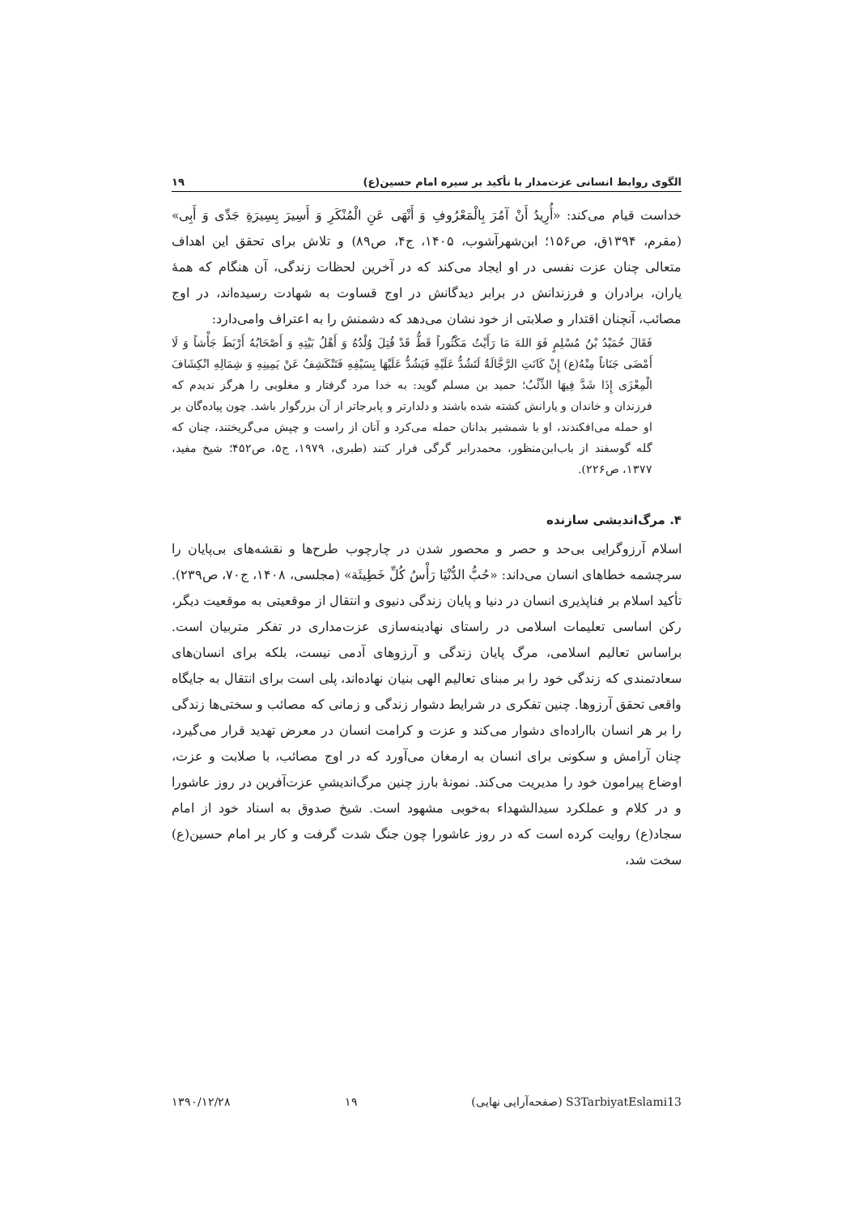الگوی روابط انسانی عزت‌مدار با تأکید بر سیره امام حسین(ع) ۱۹
خداست قیام می‌کند: «أُرِیدُ أَنْ آمُرَ بِالْمَعْرُوفِ وَ أَنْهَی عَنِ الْمُنْکَرِ وَ أَسِیرَ بِسِیرَةِ جَدِّی وَ أَبِی» (مقرم، ۱۳۹۴ق، ص۱۵۶؛ ابن‌شهرآشوب، ۱۴۰۵، ج۴، ص۸۹) و تلاش برای تحقق این اهداف متعالی چنان عزت نفسی در او ایجاد می‌کند که در آخرین لحظات زندگی، آن هنگام که همهٔ یاران، برادران و فرزندانش در برابر دیدگانش در اوج قساوت به شهادت رسیده‌اند، در اوج مصائب، آنچنان اقتدار و صلابتی از خود نشان می‌دهد که دشمنش را به اعتراف وامی‌دارد:
فَقَالَ حُمَیْدُ بْنُ مُسْلِمٍ فَوَ اللهَ مَا رَأَیْتُ مَکْثُوراً قَطُّ قَدْ قُتِلَ وُلْدُهُ وَ أَهْلُ بَیْتِهِ وَ أَصْحَابُهُ أَرْبَطَ جَأْشاً وَ لَا أَمْضَی جَنَاناً مِنْهُ(ع) إِنْ کَانَتِ الرَّجَّالَةُ لَتَشُدُّ عَلَیْهِ فَیَشُدُّ عَلَیْهَا بِسَیْفِهِ فَتَنْکَشِفُ عَنْ یَمِینِهِ وَ شِمَالِهِ انْکِشَافَ الْمِعْزَی إِذَا شَدَّ فِیهَا الذِّئْبُ؛ حمید بن مسلم گوید: به خدا مرد گرفتار و مغلوبی را هرگز ندیدم که فرزندان و خاندان و یارانش کشته شده باشند و دلدارتر و پابرجاتر از آن بزرگوار باشد. چون پیاده‌گان بر او حمله می‌افکندند، او با شمشیر بدانان حمله می‌کرد و آنان از راست و چپش می‌گریختند، چنان که گله گوسفند از باب‌ابن‌منظور، محمدرابر گرگی فرار کنند (طبری، ۱۹۷۹، ج۵، ص۴۵۲؛ شیخ مفید، ۱۳۷۷، ص۲۲۶).
۴. مرگ‌اندیشی سازنده
اسلام آرزوگرایی بی‌حد و حصر و محصور شدن در چارچوب طرح‌ها و نقشه‌های بی‌پایان را سرچشمه خطاهای انسان می‌داند: «حُبُّ الدُّنْیَا رَأْسُ کُلِّ خَطِیئَة» (مجلسی، ۱۴۰۸، ج۷۰، ص۲۳۹). تأکید اسلام بر فناپذیری انسان در دنیا و پایان زندگی دنیوی و انتقال از موقعیتی به موقعیت دیگر، رکن اساسی تعلیمات اسلامی در راستای نهادینه‌سازی عزت‌مداری در تفکر متربیان است. براساس تعالیم اسلامی، مرگ پایان زندگی و آرزوهای آدمی نیست، بلکه برای انسان‌های سعادتمندی که زندگی خود را بر مبنای تعالیم الهی بنیان نهاده‌اند، پلی است برای انتقال به جایگاه واقعی تحقق آرزوها. چنین تفکری در شرایط دشوار زندگی و زمانی که مصائب و سختی‌ها زندگی را بر هر انسان بااراده‌ای دشوار می‌کند و عزت و کرامت انسان در معرض تهدید قرار می‌گیرد، چنان آرامش و سکونی برای انسان به ارمغان می‌آورد که در اوج مصائب، با صلابت و عزت، اوضاع پیرامون خود را مدیریت می‌کند. نمونهٔ بارز چنین مرگ‌اندیشیِ عزت‌آفرین در روز عاشورا و در کلام و عملکرد سیدالشهداء به‌خوبی مشهود است. شیخ صدوق به اسناد خود از امام سجاد(ع) روایت کرده است که در روز عاشورا چون جنگ شدت گرفت و کار بر امام حسین(ع) سخت شد،
S3TarbiyatEslami13 (صفحه‌آرایی نهایی) ۱۹ ۱۳۹۰/۱۲/۲۸